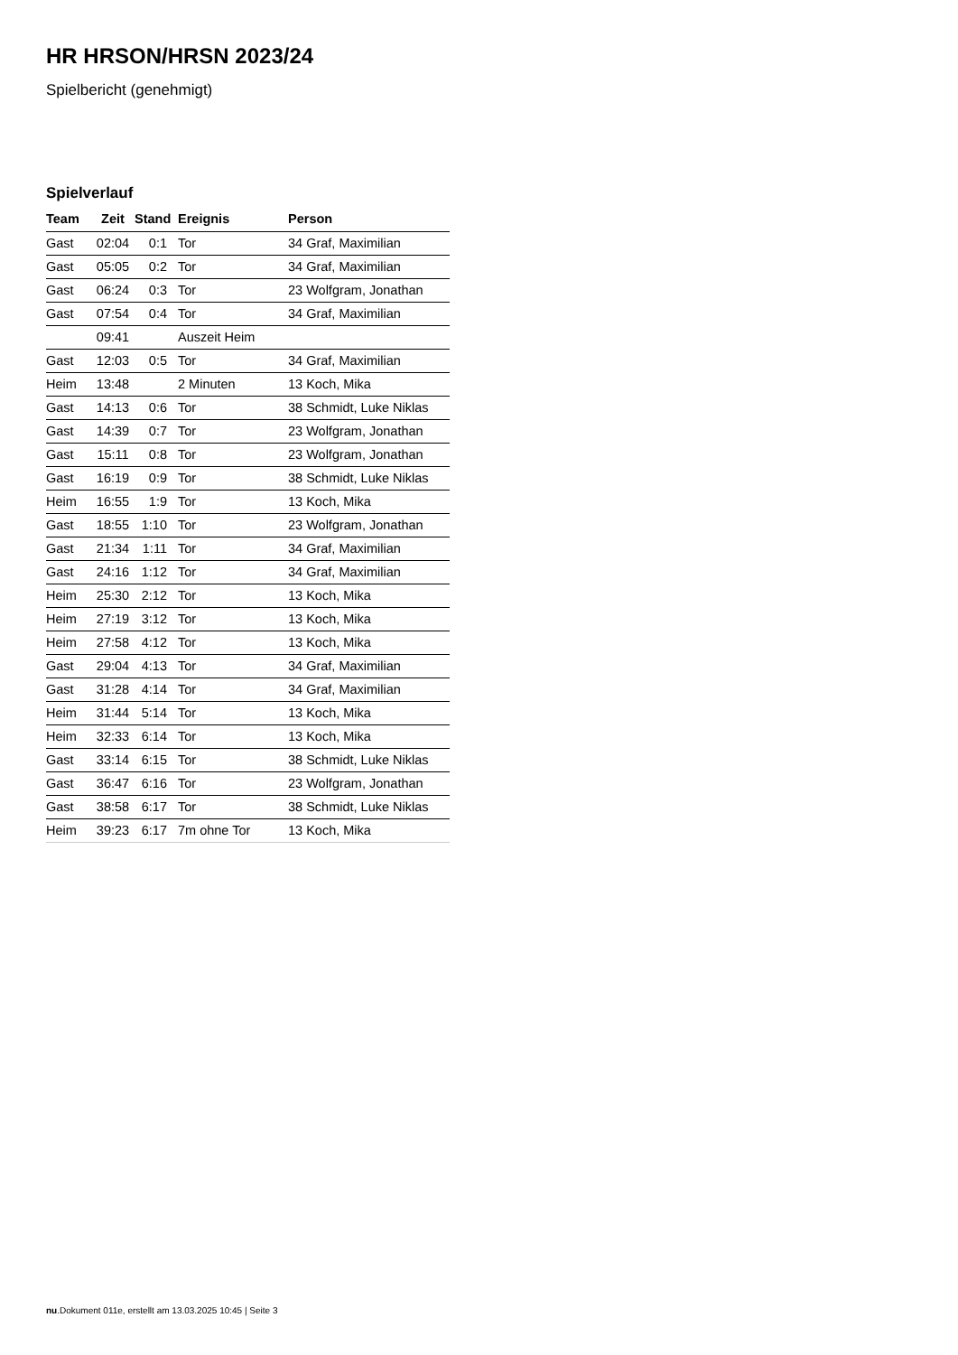HR HRSON/HRSN 2023/24
Spielbericht (genehmigt)
Spielverlauf
| Team | Zeit | Stand | Ereignis | Person |
| --- | --- | --- | --- | --- |
| Gast | 02:04 | 0:1 | Tor | 34 Graf, Maximilian |
| Gast | 05:05 | 0:2 | Tor | 34 Graf, Maximilian |
| Gast | 06:24 | 0:3 | Tor | 23 Wolfgram, Jonathan |
| Gast | 07:54 | 0:4 | Tor | 34 Graf, Maximilian |
| | 09:41 | | Auszeit Heim | |
| Gast | 12:03 | 0:5 | Tor | 34 Graf, Maximilian |
| Heim | 13:48 | | 2 Minuten | 13 Koch, Mika |
| Gast | 14:13 | 0:6 | Tor | 38 Schmidt, Luke Niklas |
| Gast | 14:39 | 0:7 | Tor | 23 Wolfgram, Jonathan |
| Gast | 15:11 | 0:8 | Tor | 23 Wolfgram, Jonathan |
| Gast | 16:19 | 0:9 | Tor | 38 Schmidt, Luke Niklas |
| Heim | 16:55 | 1:9 | Tor | 13 Koch, Mika |
| Gast | 18:55 | 1:10 | Tor | 23 Wolfgram, Jonathan |
| Gast | 21:34 | 1:11 | Tor | 34 Graf, Maximilian |
| Gast | 24:16 | 1:12 | Tor | 34 Graf, Maximilian |
| Heim | 25:30 | 2:12 | Tor | 13 Koch, Mika |
| Heim | 27:19 | 3:12 | Tor | 13 Koch, Mika |
| Heim | 27:58 | 4:12 | Tor | 13 Koch, Mika |
| Gast | 29:04 | 4:13 | Tor | 34 Graf, Maximilian |
| Gast | 31:28 | 4:14 | Tor | 34 Graf, Maximilian |
| Heim | 31:44 | 5:14 | Tor | 13 Koch, Mika |
| Heim | 32:33 | 6:14 | Tor | 13 Koch, Mika |
| Gast | 33:14 | 6:15 | Tor | 38 Schmidt, Luke Niklas |
| Gast | 36:47 | 6:16 | Tor | 23 Wolfgram, Jonathan |
| Gast | 38:58 | 6:17 | Tor | 38 Schmidt, Luke Niklas |
| Heim | 39:23 | 6:17 | 7m ohne Tor | 13 Koch, Mika |
nu.Dokument 011e, erstellt am 13.03.2025 10:45 | Seite 3